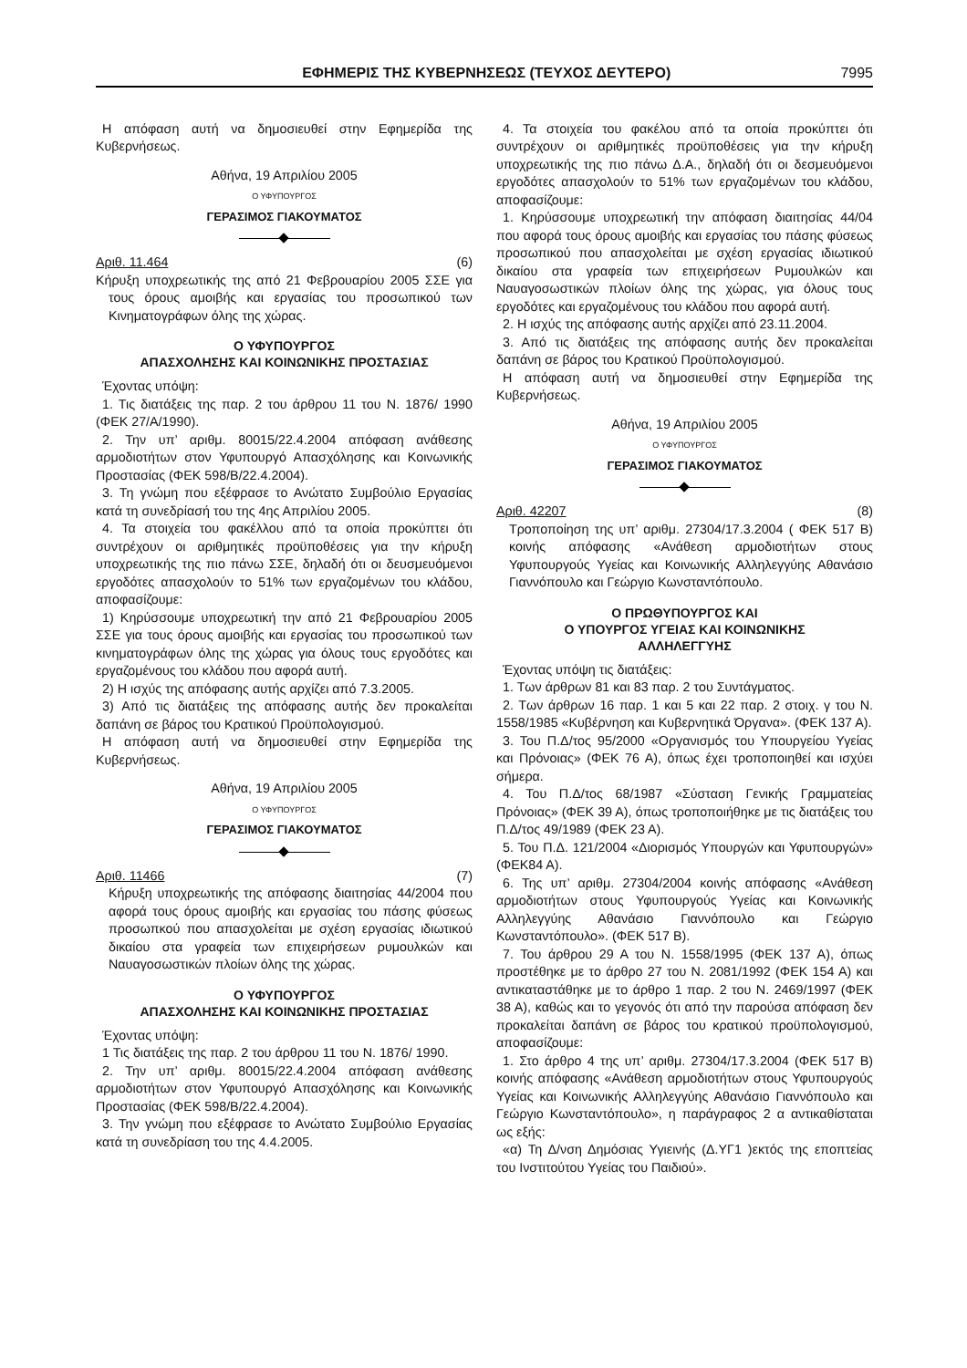ΕΦΗΜΕΡΙΣ ΤΗΣ ΚΥΒΕΡΝΗΣΕΩΣ (ΤΕΥΧΟΣ ΔΕΥΤΕΡΟ) 7995
Η απόφαση αυτή να δημοσιευθεί στην Εφημερίδα της Κυβερνήσεως.
Αθήνα, 19 Απριλίου 2005
Ο ΥΦΥΠΟΥΡΓΟΣ
ΓΕΡΑΣΙΜΟΣ ΓΙΑΚΟΥΜΑΤΟΣ
Αριθ. 11.464 (6)
Κήρυξη υποχρεωτικής της από 21 Φεβρουαρίου 2005 ΣΣΕ για τους όρους αμοιβής και εργασίας του προσωπικού των Κινηματογράφων όλης της χώρας.
Ο ΥΦΥΠΟΥΡΓΟΣ
ΑΠΑΣΧΟΛΗΣΗΣ ΚΑΙ ΚΟΙΝΩΝΙΚΗΣ ΠΡΟΣΤΑΣΙΑΣ
Έχοντας υπόψη:
1. Τις διατάξεις της παρ. 2 του άρθρου 11 του Ν. 1876/ 1990 (ΦΕΚ 27/Α/1990).
2. Την υπ’ αριθμ. 80015/22.4.2004 απόφαση ανάθεσης αρμοδιοτήτων στον Υφυπουργό Απασχόλησης και Κοινωνικής Προστασίας (ΦΕΚ 598/Β/22.4.2004).
3. Τη γνώμη που εξέφρασε το Ανώτατο Συμβούλιο Εργασίας κατά τη συνεδρίασή του της 4ης Απριλίου 2005.
4. Τα στοιχεία του φακέλλου από τα οποία προκύπτει ότι συντρέχουν οι αριθμητικές προϋποθέσεις για την κήρυξη υποχρεωτικής της πιο πάνω ΣΣΕ, δηλαδή ότι οι δευσμευόμενοι εργοδότες απασχολούν το 51% των εργαζομένων του κλάδου, αποφασίζουμε:
1) Κηρύσσουμε υποχρεωτική την από 21 Φεβρουαρίου 2005 ΣΣΕ για τους όρους αμοιβής και εργασίας του προσωπικού των κινηματογράφων όλης της χώρας για όλους τους εργοδότες και εργαζομένους του κλάδου που αφορά αυτή.
2) Η ισχύς της απόφασης αυτής αρχίζει από 7.3.2005.
3) Από τις διατάξεις της απόφασης αυτής δεν προκαλείται δαπάνη σε βάρος του Κρατικού Προϋπολογισμού.
Η απόφαση αυτή να δημοσιευθεί στην Εφημερίδα της Κυβερνήσεως.
Αθήνα, 19 Απριλίου 2005
Ο ΥΦΥΠΟΥΡΓΟΣ
ΓΕΡΑΣΙΜΟΣ ΓΙΑΚΟΥΜΑΤΟΣ
Αριθ. 11466 (7)
Κήρυξη υποχρεωτικής της απόφασης διαιτησίας 44/2004 που αφορά τους όρους αμοιβής και εργασίας του πάσης φύσεως προσωπκού που απασχολείται με σχέση εργασίας ιδιωτικού δικαίου στα γραφεία των επιχειρήσεων ρυμουλκών και Ναυαγοσωστικών πλοίων όλης της χώρας.
Ο ΥΦΥΠΟΥΡΓΟΣ
ΑΠΑΣΧΟΛΗΣΗΣ ΚΑΙ ΚΟΙΝΩΝΙΚΗΣ ΠΡΟΣΤΑΣΙΑΣ
Έχοντας υπόψη:
1 Τις διατάξεις της παρ. 2 του άρθρου 11 του Ν. 1876/ 1990.
2. Την υπ’ αριθμ. 80015/22.4.2004 απόφαση ανάθεσης αρμοδιοτήτων στον Υφυπουργό Απασχόλησης και Κοινωνικής Προστασίας (ΦΕΚ 598/Β/22.4.2004).
3. Την γνώμη που εξέφρασε το Ανώτατο Συμβούλιο Εργασίας κατά τη συνεδρίαση του της 4.4.2005.
4. Τα στοιχεία του φακέλου από τα οποία προκύπτει ότι συντρέχουν οι αριθμητικές προϋποθέσεις για την κήρυξη υποχρεωτικής της πιο πάνω Δ.Α., δηλαδή ότι οι δεσμευόμενοι εργοδότες απασχολούν το 51% των εργαζομένων του κλάδου, αποφασίζουμε:
1. Κηρύσσουμε υποχρεωτική την απόφαση διαιτησίας 44/04 που αφορά τους όρους αμοιβής και εργασίας του πάσης φύσεως προσωπικού που απασχολείται με σχέση εργασίας ιδιωτικού δικαίου στα γραφεία των επιχειρήσεων Ρυμουλκών και Ναυαγοσωστικών πλοίων όλης της χώρας, για όλους τους εργοδότες και εργαζομένους του κλάδου που αφορά αυτή.
2. Η ισχύς της απόφασης αυτής αρχίζει από 23.11.2004.
3. Από τις διατάξεις της απόφασης αυτής δεν προκαλείται δαπάνη σε βάρος του Κρατικού Προϋπολογισμού.
Η απόφαση αυτή να δημοσιευθεί στην Εφημερίδα της Κυβερνήσεως.
Αθήνα, 19 Απριλίου 2005
Ο ΥΦΥΠΟΥΡΓΟΣ
ΓΕΡΑΣΙΜΟΣ ΓΙΑΚΟΥΜΑΤΟΣ
Αριθ. 42207 (8)
Τροποποίηση της υπ’ αριθμ. 27304/17.3.2004 ( ΦΕΚ 517 Β) κοινής απόφασης «Ανάθεση αρμοδιοτήτων στους Υφυπουργούς Υγείας και Κοινωνικής Αλληλεγγύης Αθανάσιο Γιαννόπουλο και Γεώργιο Κωνσταντόπουλο.
Ο ΠΡΩΘΥΠΟΥΡΓΟΣ ΚΑΙ
Ο ΥΠΟΥΡΓΟΣ ΥΓΕΙΑΣ ΚΑΙ ΚΟΙΝΩΝΙΚΗΣ
ΑΛΛΗΛΕΓΓΥΗΣ
Έχοντας υπόψη τις διατάξεις:
1. Των άρθρων 81 και 83 παρ. 2 του Συντάγματος.
2. Των άρθρων 16 παρ. 1 και 5 και 22 παρ. 2 στοιχ. γ του Ν. 1558/1985 «Κυβέρνηση και Κυβερνητικά Όργανα». (ΦΕΚ 137 Α).
3. Του Π.Δ/τος 95/2000 «Οργανισμός του Υπουργείου Υγείας και Πρόνοιας» (ΦΕΚ 76 Α), όπως έχει τροποποιηθεί και ισχύει σήμερα.
4. Του Π.Δ/τος 68/1987 «Σύσταση Γενικής Γραμματείας Πρόνοιας» (ΦΕΚ 39 Α), όπως τροποποιήθηκε με τις διατάξεις του Π.Δ/τος 49/1989 (ΦΕΚ 23 Α).
5. Του Π.Δ. 121/2004 «Διορισμός Υπουργών και Υφυπουργών» (ΦΕΚ84 Α).
6. Της υπ’ αριθμ. 27304/2004 κοινής απόφασης «Ανάθεση αρμοδιοτήτων στους Υφυπουργούς Υγείας και Κοινωνικής Αλληλεγγύης Αθανάσιο Γιαννόπουλο και Γεώργιο Κωνσταντόπουλο». (ΦΕΚ 517 Β).
7. Του άρθρου 29 Α του Ν. 1558/1995 (ΦΕΚ 137 Α), όπως προστέθηκε με το άρθρο 27 του Ν. 2081/1992 (ΦΕΚ 154 Α) και αντικαταστάθηκε με το άρθρο 1 παρ. 2 του Ν. 2469/1997 (ΦΕΚ 38 Α), καθώς και το γεγονός ότι από την παρούσα απόφαση δεν προκαλείται δαπάνη σε βάρος του κρατικού προϋπολογισμού, αποφασίζουμε:
1. Στο άρθρο 4 της υπ’ αριθμ. 27304/17.3.2004 (ΦΕΚ 517 Β) κοινής απόφασης «Ανάθεση αρμοδιοτήτων στους Υφυπουργούς Υγείας και Κοινωνικής Αλληλεγγύης Αθανάσιο Γιαννόπουλο και Γεώργιο Κωνσταντόπουλο», η παράγραφος 2 α αντικαθίσταται ως εξής:
«α) Τη Δ/νση Δημόσιας Υγιεινής (Δ.ΥΓ1 )εκτός της εποπτείας του Ινστιτούτου Υγείας του Παιδιού».